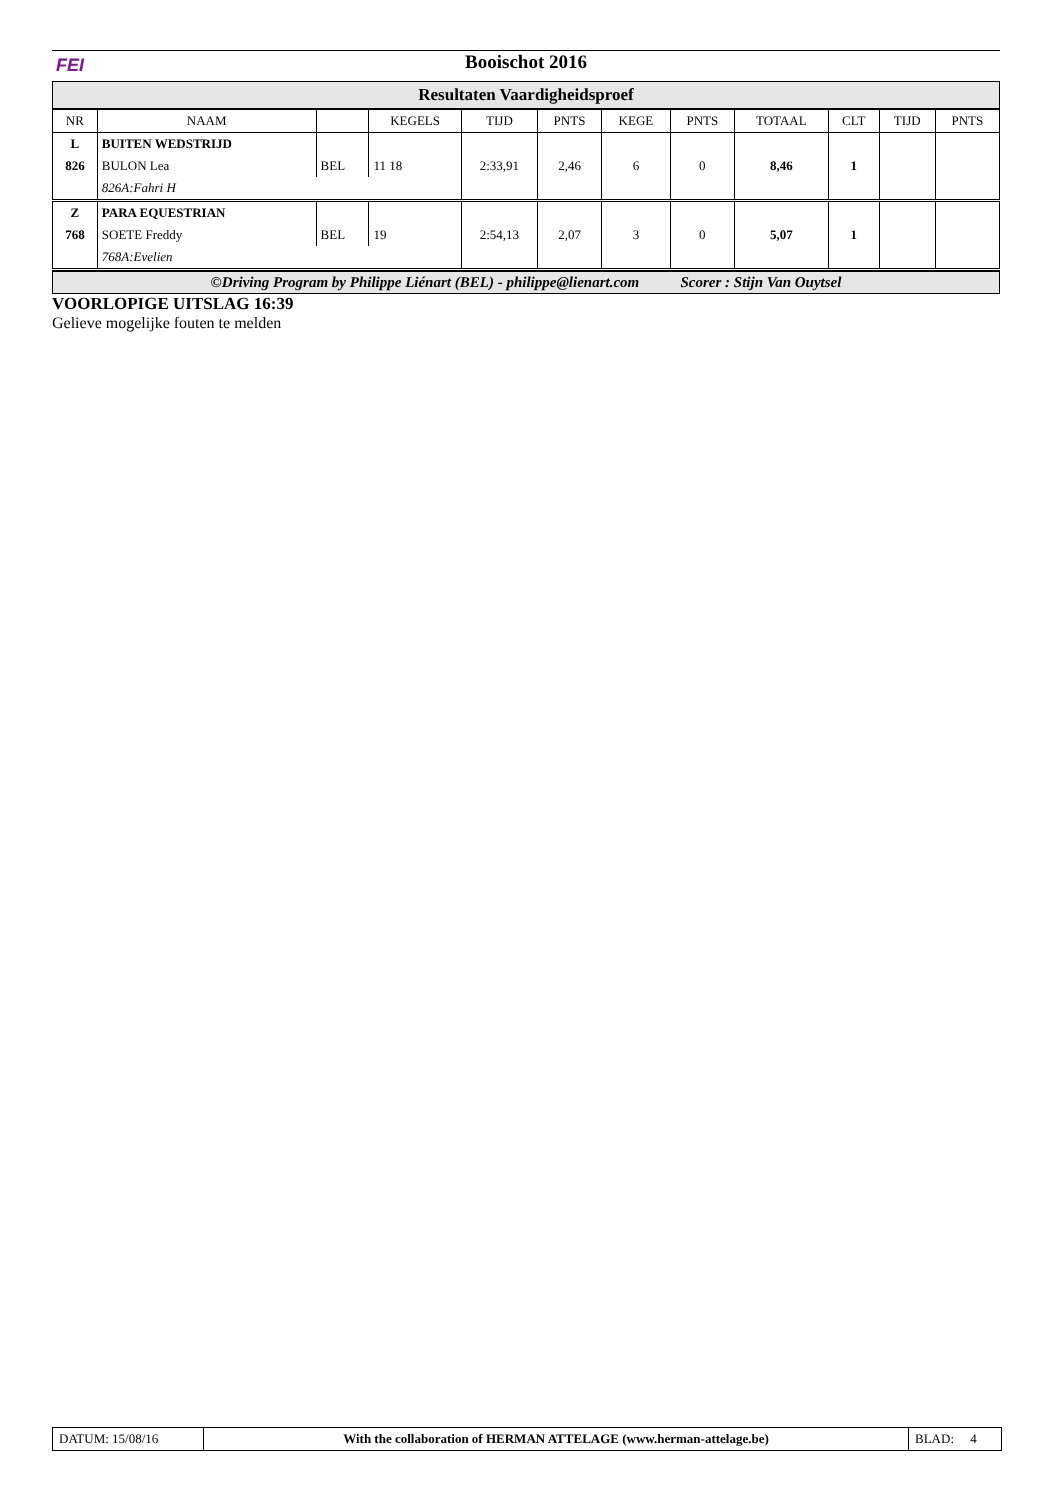FEI Booischot 2016
Resultaten Vaardigheidsproef
| NR | NAAM | | KEGELS | TIJD | PNTS | KEGE | PNTS | TOTAAL | CLT | TIJD | PNTS |
| --- | --- | --- | --- | --- | --- | --- | --- | --- | --- | --- | --- |
| L | BUITEN WEDSTRIJD | | | | | | | | | | |
| 826 | BULON Lea | BEL | 11 18 | 2:33,91 | 2,46 | 6 | 0 | 8,46 | 1 | | |
| | 826A:Fahri H | | | | | | | | | | |
| Z | PARA EQUESTRIAN | | | | | | | | | | |
| 768 | SOETE Freddy | BEL | 19 | 2:54,13 | 2,07 | 3 | 0 | 5,07 | 1 | | |
| | 768A:Evelien | | | | | | | | | | |
©Driving Program by Philippe Liénart (BEL) - philippe@lienart.com Scorer : Stijn Van Ouytsel
VOORLOPIGE UITSLAG 16:39
Gelieve mogelijke fouten te melden
DATUM: 15/08/16 With the collaboration of HERMAN ATTELAGE (www.herman-attelage.be)
BLAD: 4